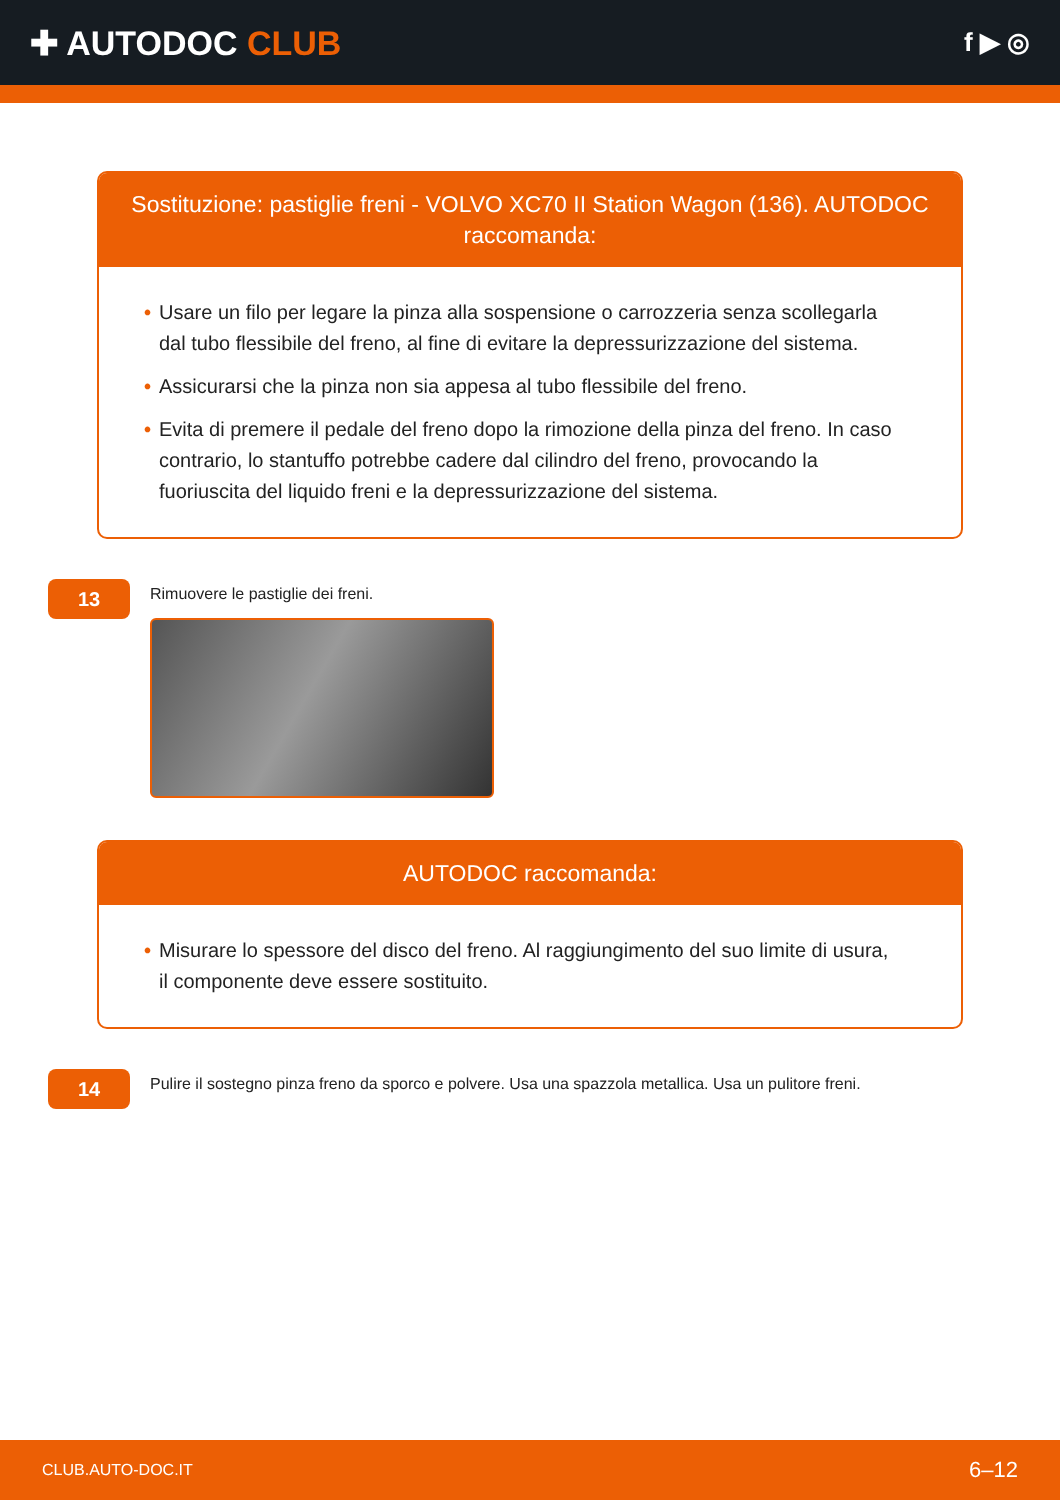✚ AUTODOC CLUB
f ▶ ◎
Sostituzione: pastiglie freni - VOLVO XC70 II Station Wagon (136). AUTODOC raccomanda:
• Usare un filo per legare la pinza alla sospensione o carrozzeria senza scollegarla dal tubo flessibile del freno, al fine di evitare la depressurizzazione del sistema.
• Assicurarsi che la pinza non sia appesa al tubo flessibile del freno.
• Evita di premere il pedale del freno dopo la rimozione della pinza del freno. In caso contrario, lo stantuffo potrebbe cadere dal cilindro del freno, provocando la fuoriuscita del liquido freni e la depressurizzazione del sistema.
13
Rimuovere le pastiglie dei freni.
AUTODOC raccomanda:
• Misurare lo spessore del disco del freno. Al raggiungimento del suo limite di usura, il componente deve essere sostituito.
14
Pulire il sostegno pinza freno da sporco e polvere. Usa una spazzola metallica. Usa un pulitore freni.
CLUB.AUTO-DOC.IT 6–12